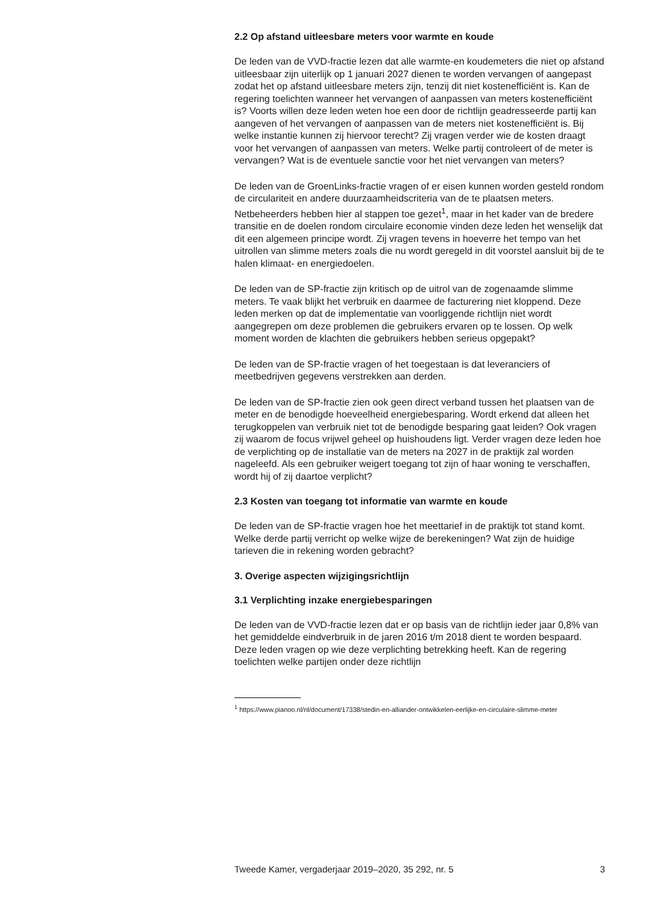2.2 Op afstand uitleesbare meters voor warmte en koude
De leden van de VVD-fractie lezen dat alle warmte-en koudemeters die niet op afstand uitleesbaar zijn uiterlijk op 1 januari 2027 dienen te worden vervangen of aangepast zodat het op afstand uitleesbare meters zijn, tenzij dit niet kostenefficiënt is. Kan de regering toelichten wanneer het vervangen of aanpassen van meters kostenefficiënt is? Voorts willen deze leden weten hoe een door de richtlijn geadresseerde partij kan aangeven of het vervangen of aanpassen van de meters niet kostenefficiënt is. Bij welke instantie kunnen zij hiervoor terecht? Zij vragen verder wie de kosten draagt voor het vervangen of aanpassen van meters. Welke partij controleert of de meter is vervangen? Wat is de eventuele sanctie voor het niet vervangen van meters?
De leden van de GroenLinks-fractie vragen of er eisen kunnen worden gesteld rondom de circulariteit en andere duurzaamheidscriteria van de te plaatsen meters. Netbeheerders hebben hier al stappen toe gezet<sup>1</sup>, maar in het kader van de bredere transitie en de doelen rondom circulaire economie vinden deze leden het wenselijk dat dit een algemeen principe wordt. Zij vragen tevens in hoeverre het tempo van het uitrollen van slimme meters zoals die nu wordt geregeld in dit voorstel aansluit bij de te halen klimaat- en energiedoelen.
De leden van de SP-fractie zijn kritisch op de uitrol van de zogenaamde slimme meters. Te vaak blijkt het verbruik en daarmee de facturering niet kloppend. Deze leden merken op dat de implementatie van voorliggende richtlijn niet wordt aangegrepen om deze problemen die gebruikers ervaren op te lossen. Op welk moment worden de klachten die gebruikers hebben serieus opgepakt?
De leden van de SP-fractie vragen of het toegestaan is dat leveranciers of meetbedrijven gegevens verstrekken aan derden.
De leden van de SP-fractie zien ook geen direct verband tussen het plaatsen van de meter en de benodigde hoeveelheid energiebesparing. Wordt erkend dat alleen het terugkoppelen van verbruik niet tot de benodigde besparing gaat leiden? Ook vragen zij waarom de focus vrijwel geheel op huishoudens ligt. Verder vragen deze leden hoe de verplichting op de installatie van de meters na 2027 in de praktijk zal worden nageleefd. Als een gebruiker weigert toegang tot zijn of haar woning te verschaffen, wordt hij of zij daartoe verplicht?
2.3 Kosten van toegang tot informatie van warmte en koude
De leden van de SP-fractie vragen hoe het meettarief in de praktijk tot stand komt. Welke derde partij verricht op welke wijze de berekeningen? Wat zijn de huidige tarieven die in rekening worden gebracht?
3. Overige aspecten wijzigingsrichtlijn
3.1 Verplichting inzake energiebesparingen
De leden van de VVD-fractie lezen dat er op basis van de richtlijn ieder jaar 0,8% van het gemiddelde eindverbruik in de jaren 2016 t/m 2018 dient te worden bespaard. Deze leden vragen op wie deze verplichting betrekking heeft. Kan de regering toelichten welke partijen onder deze richtlijn
<sup>1</sup> https://www.pianoo.nl/nl/document/17338/stedin-en-alliander-ontwikkelen-eerlijke-en-circulaire-slimme-meter
Tweede Kamer, vergaderjaar 2019–2020, 35 292, nr. 5 3